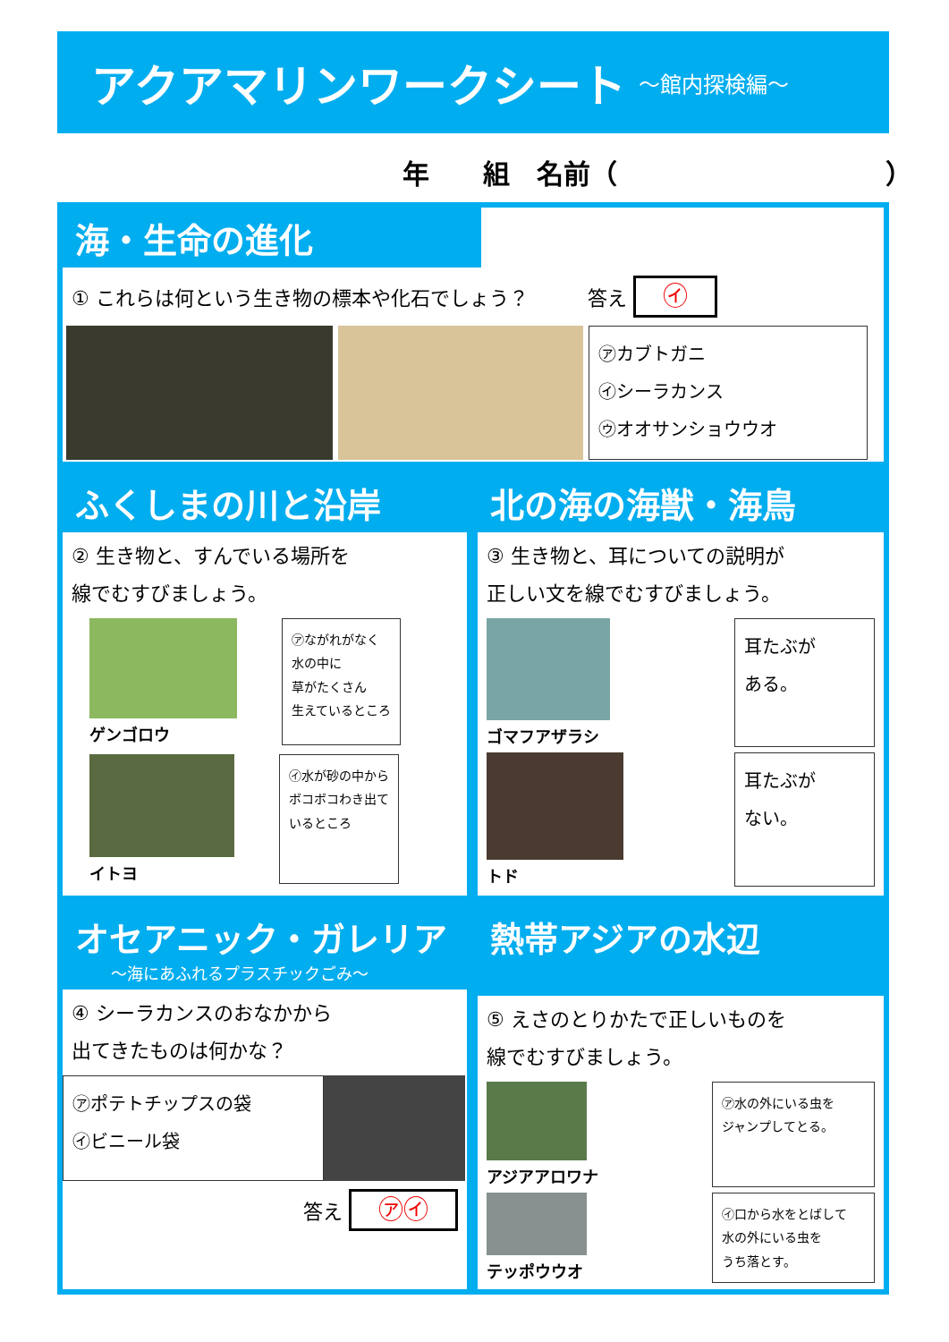アクアマリンワークシート
～館内探検編～
年　　組　名前（　　　　　　　　　　）
海・生命の進化
① これらは何という生き物の標本や化石でしょう？　　　答え ㋑
㋐カブトガニ
㋑シーラカンス
㋒オオサンショウウオ
ふくしまの川と沿岸
② 生き物と、すんでいる場所を
線でむすびましょう。
ゲンゴロウ
㋐ながれがなく
水の中に
草がたくさん
生えているところ
イトヨ
㋑水が砂の中から
ボコボコわき出て
いるところ
北の海の海獣・海鳥
③ 生き物と、耳についての説明が
正しい文を線でむすびましょう。
ゴマフアザラシ
耳たぶが
ある。
トド
耳たぶが
ない。
オセアニック・ガレリア
～海にあふれるプラスチックごみ～
④ シーラカンスのおなかから
出てきたものは何かな？
㋐ポテトチップスの袋
㋑ビニール袋
答え ㋐㋑
熱帯アジアの水辺
⑤ えさのとりかたで正しいものを
線でむすびましょう。
アジアアロワナ
㋐水の外にいる虫を
ジャンプしてとる。
テッポウウオ
㋑口から水をとばして
水の外にいる虫を
うち落とす。